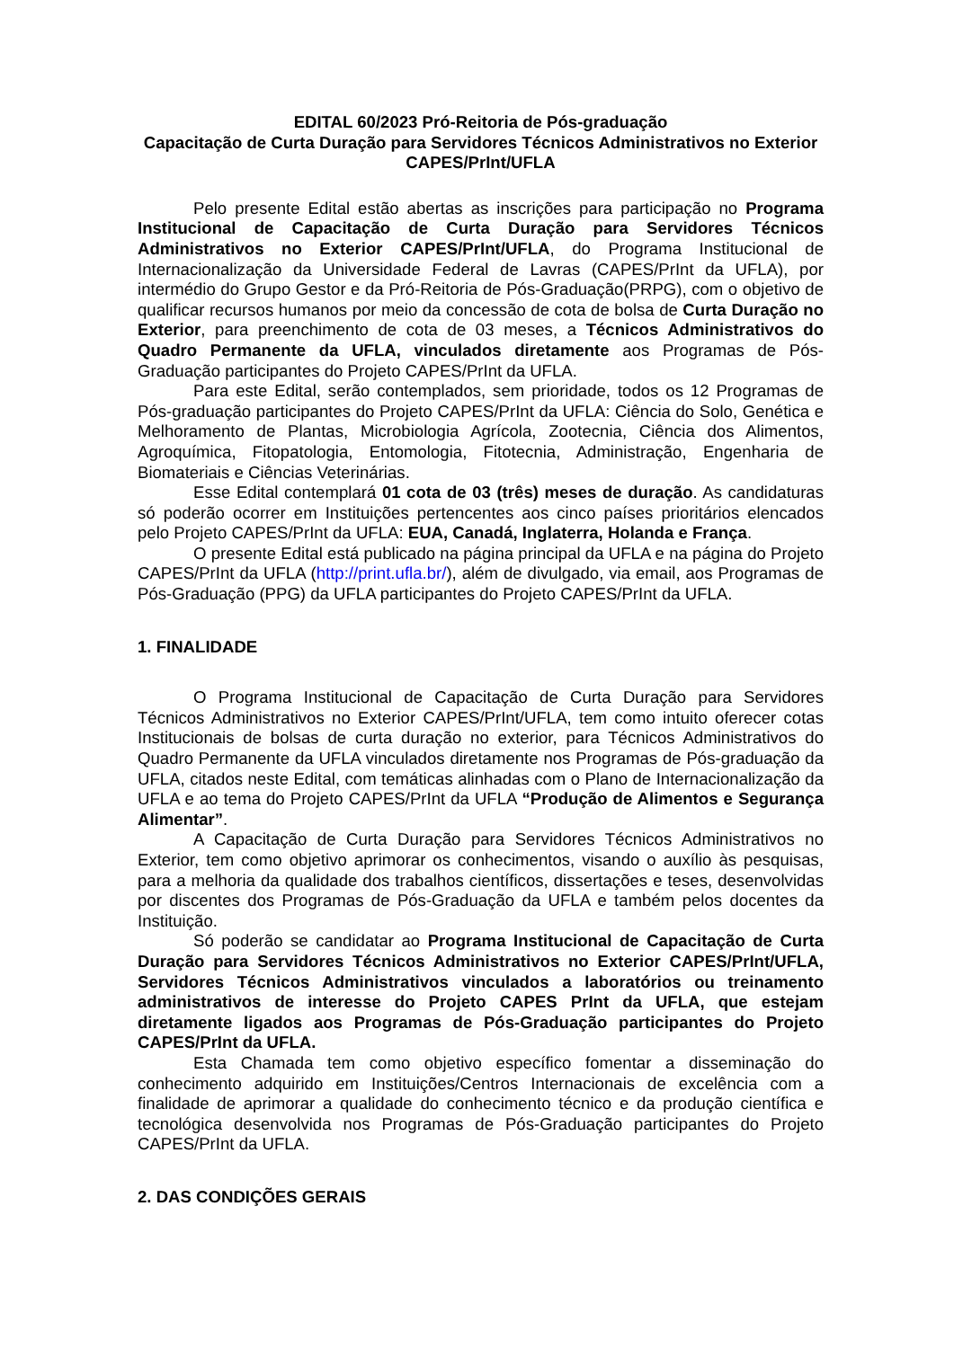EDITAL 60/2023 Pró-Reitoria de Pós-graduação
Capacitação de Curta Duração para Servidores Técnicos Administrativos no Exterior CAPES/PrInt/UFLA
Pelo presente Edital estão abertas as inscrições para participação no Programa Institucional de Capacitação de Curta Duração para Servidores Técnicos Administrativos no Exterior CAPES/PrInt/UFLA, do Programa Institucional de Internacionalização da Universidade Federal de Lavras (CAPES/PrInt da UFLA), por intermédio do Grupo Gestor e da Pró-Reitoria de Pós-Graduação(PRPG), com o objetivo de qualificar recursos humanos por meio da concessão de cota de bolsa de Curta Duração no Exterior, para preenchimento de cota de 03 meses, a Técnicos Administrativos do Quadro Permanente da UFLA, vinculados diretamente aos Programas de Pós-Graduação participantes do Projeto CAPES/PrInt da UFLA.
Para este Edital, serão contemplados, sem prioridade, todos os 12 Programas de Pós-graduação participantes do Projeto CAPES/PrInt da UFLA: Ciência do Solo, Genética e Melhoramento de Plantas, Microbiologia Agrícola, Zootecnia, Ciência dos Alimentos, Agroquímica, Fitopatologia, Entomologia, Fitotecnia, Administração, Engenharia de Biomateriais e Ciências Veterinárias.
Esse Edital contemplará 01 cota de 03 (três) meses de duração. As candidaturas só poderão ocorrer em Instituições pertencentes aos cinco países prioritários elencados pelo Projeto CAPES/PrInt da UFLA: EUA, Canadá, Inglaterra, Holanda e França.
O presente Edital está publicado na página principal da UFLA e na página do Projeto CAPES/PrInt da UFLA (http://print.ufla.br/), além de divulgado, via email, aos Programas de Pós-Graduação (PPG) da UFLA participantes do Projeto CAPES/PrInt da UFLA.
1. FINALIDADE
O Programa Institucional de Capacitação de Curta Duração para Servidores Técnicos Administrativos no Exterior CAPES/PrInt/UFLA, tem como intuito oferecer cotas Institucionais de bolsas de curta duração no exterior, para Técnicos Administrativos do Quadro Permanente da UFLA vinculados diretamente nos Programas de Pós-graduação da UFLA, citados neste Edital, com temáticas alinhadas com o Plano de Internacionalização da UFLA e ao tema do Projeto CAPES/PrInt da UFLA “Produção de Alimentos e Segurança Alimentar”.
A Capacitação de Curta Duração para Servidores Técnicos Administrativos no Exterior, tem como objetivo aprimorar os conhecimentos, visando o auxílio às pesquisas, para a melhoria da qualidade dos trabalhos científicos, dissertações e teses, desenvolvidas por discentes dos Programas de Pós-Graduação da UFLA e também pelos docentes da Instituição.
Só poderão se candidatar ao Programa Institucional de Capacitação de Curta Duração para Servidores Técnicos Administrativos no Exterior CAPES/PrInt/UFLA, Servidores Técnicos Administrativos vinculados a laboratórios ou treinamento administrativos de interesse do Projeto CAPES PrInt da UFLA, que estejam diretamente ligados aos Programas de Pós-Graduação participantes do Projeto CAPES/PrInt da UFLA.
Esta Chamada tem como objetivo específico fomentar a disseminação do conhecimento adquirido em Instituições/Centros Internacionais de excelência com a finalidade de aprimorar a qualidade do conhecimento técnico e da produção científica e tecnológica desenvolvida nos Programas de Pós-Graduação participantes do Projeto CAPES/PrInt da UFLA.
2. DAS CONDIÇÕES GERAIS